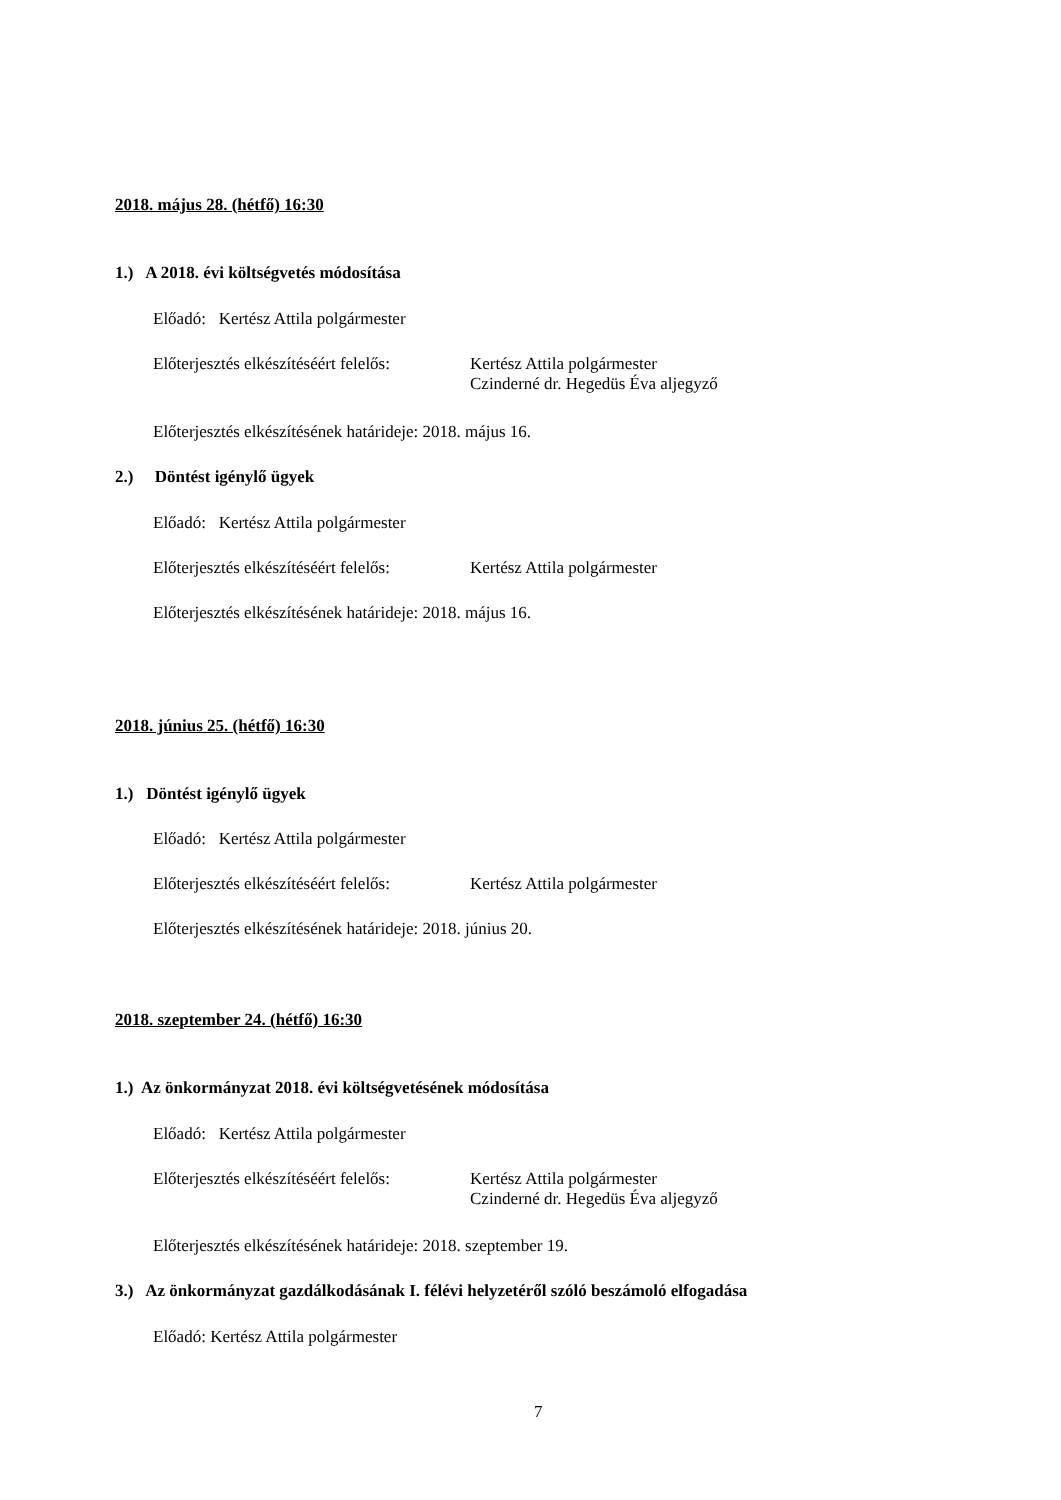2018. május 28. (hétfő) 16:30
1.) A 2018. évi költségvetés módosítása
Előadó: Kertész Attila polgármester
Előterjesztés elkészítéséért felelős: Kertész Attila polgármester
Czinderné dr. Hegedüs Éva aljegyző
Előterjesztés elkészítésének határideje: 2018. május 16.
2.) Döntést igénylő ügyek
Előadó: Kertész Attila polgármester
Előterjesztés elkészítéséért felelős: Kertész Attila polgármester
Előterjesztés elkészítésének határideje: 2018. május 16.
2018. június 25. (hétfő) 16:30
1.) Döntést igénylő ügyek
Előadó: Kertész Attila polgármester
Előterjesztés elkészítéséért felelős: Kertész Attila polgármester
Előterjesztés elkészítésének határideje: 2018. június 20.
2018. szeptember 24. (hétfő) 16:30
1.) Az önkormányzat 2018. évi költségvetésének módosítása
Előadó: Kertész Attila polgármester
Előterjesztés elkészítéséért felelős: Kertész Attila polgármester
Czinderné dr. Hegedüs Éva aljegyző
Előterjesztés elkészítésének határideje: 2018. szeptember 19.
3.) Az önkormányzat gazdálkodásának I. félévi helyzetéről szóló beszámoló elfogadása
Előadó: Kertész Attila polgármester
7